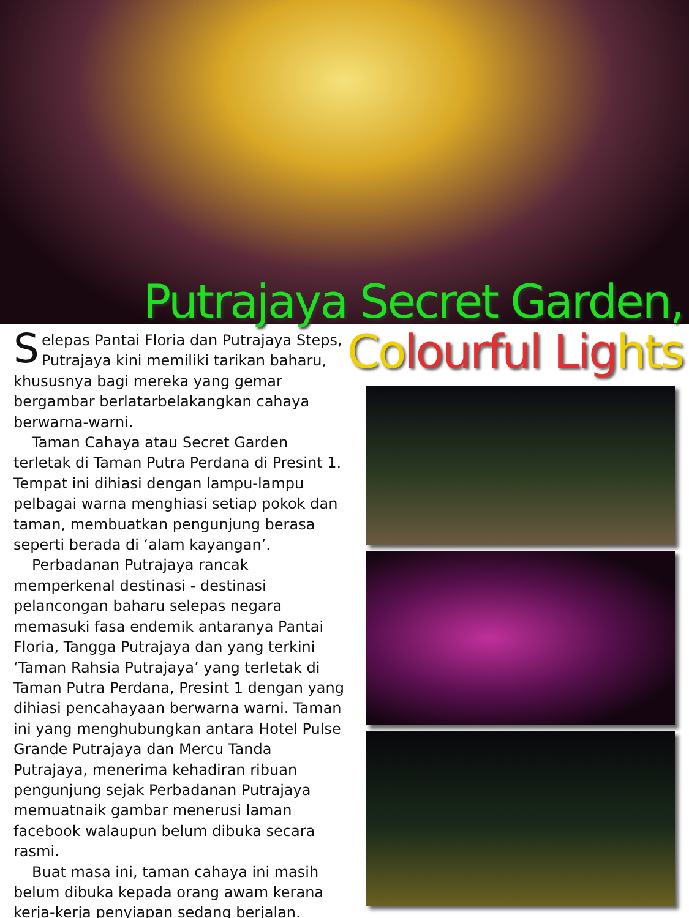Putrajaya Secret Garden,
Colourful Lights
Selepas Pantai Floria dan Putrajaya Steps, Putrajaya kini memiliki tarikan baharu, khususnya bagi mereka yang gemar bergambar berlatarbelakangkan cahaya berwarna-warni.
Taman Cahaya atau Secret Garden terletak di Taman Putra Perdana di Presint 1. Tempat ini dihiasi dengan lampu-lampu pelbagai warna menghiasi setiap pokok dan taman, membuatkan pengunjung berasa seperti berada di ‘alam kayangan’.
Perbadanan Putrajaya rancak memperkenal destinasi - destinasi pelancongan baharu selepas negara memasuki fasa endemik antaranya Pantai Floria, Tangga Putrajaya dan yang terkini ‘Taman Rahsia Putrajaya’ yang terletak di Taman Putra Perdana, Presint 1 dengan yang dihiasi pencahayaan berwarna warni. Taman ini yang menghubungkan antara Hotel Pulse Grande Putrajaya dan Mercu Tanda Putrajaya, menerima kehadiran ribuan pengunjung sejak Perbadanan Putrajaya memuatnaik gambar menerusi laman facebook walaupun belum dibuka secara rasmi.
Buat masa ini, taman cahaya ini masih belum dibuka kepada orang awam kerana kerja-kerja penyiapan sedang berjalan.